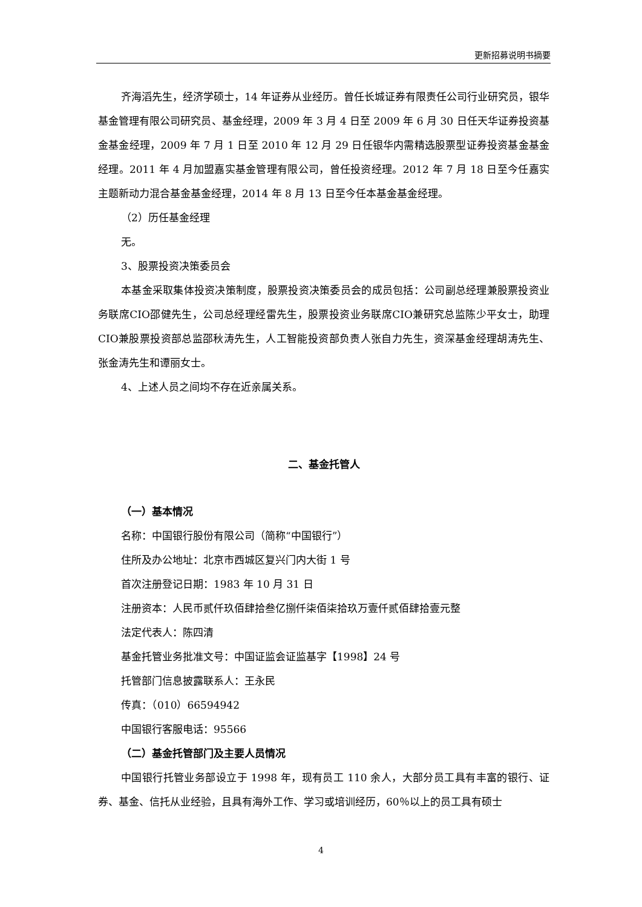更新招募说明书摘要
齐海滔先生，经济学硕士，14 年证券从业经历。曾任长城证券有限责任公司行业研究员，银华基金管理有限公司研究员、基金经理，2009 年 3 月 4 日至 2009 年 6 月 30 日任天华证券投资基金基金经理，2009 年 7 月 1 日至 2010 年 12 月 29 日任银华内需精选股票型证券投资基金基金经理。2011 年 4 月加盟嘉实基金管理有限公司，曾任投资经理。2012 年 7 月 18 日至今任嘉实主题新动力混合基金基金经理，2014 年 8 月 13 日至今任本基金基金经理。
（2）历任基金经理
无。
3、股票投资决策委员会
本基金采取集体投资决策制度，股票投资决策委员会的成员包括：公司副总经理兼股票投资业务联席CIO邵健先生，公司总经理经雷先生，股票投资业务联席CIO兼研究总监陈少平女士，助理CIO兼股票投资部总监邵秋涛先生，人工智能投资部负责人张自力先生，资深基金经理胡涛先生、张金涛先生和谭丽女士。
4、上述人员之间均不存在近亲属关系。
二、基金托管人
（一）基本情况
名称：中国银行股份有限公司（简称“中国银行”）
住所及办公地址：北京市西城区复兴门内大街 1 号
首次注册登记日期：1983 年 10 月 31 日
注册资本：人民币贰仟玖佰肆拾叁亿捌仟柒佰柒拾玖万壹仟贰佰肆拾壹元整
法定代表人：陈四清
基金托管业务批准文号：中国证监会证监基字【1998】24 号
托管部门信息披露联系人：王永民
传真：（010）66594942
中国银行客服电话：95566
（二）基金托管部门及主要人员情况
中国银行托管业务部设立于 1998 年，现有员工 110 余人，大部分员工具有丰富的银行、证券、基金、信托从业经验，且具有海外工作、学习或培训经历，60％以上的员工具有硕士
4